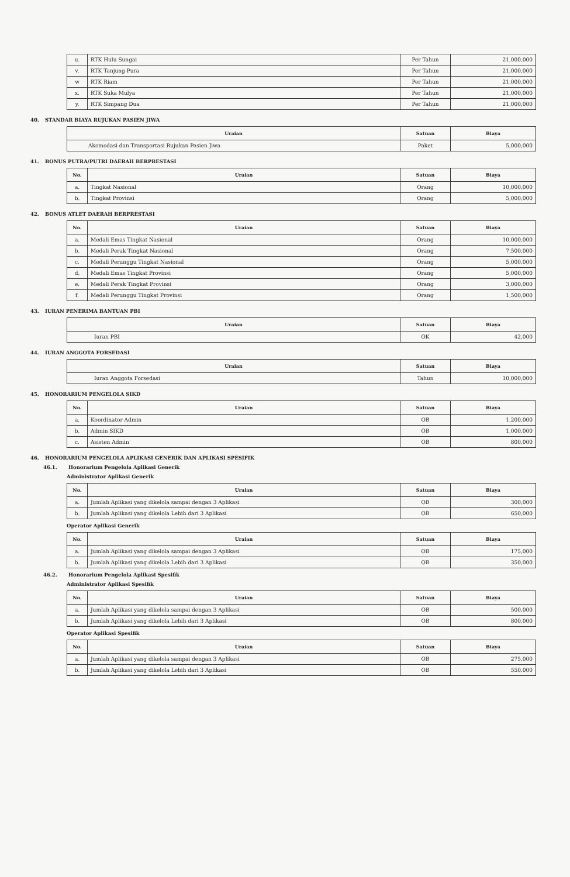| u. | RTK Hulu Sungai | Per Tahun | 21,000,000 |
| v. | RTK Tanjung Pura | Per Tahun | 21,000,000 |
| w | RTK Riam | Per Tahun | 21,000,000 |
| x. | RTK Suka Mulya | Per Tahun | 21,000,000 |
| y. | RTK Simpang Dua | Per Tahun | 21,000,000 |
40. STANDAR BIAYA RUJUKAN PASIEN JIWA
| Uraian | Satuan | Biaya |
| --- | --- | --- |
| Akomodasi dan Transportasi Rujukan Pasien Jiwa | Paket | 5,000,000 |
41. BONUS PUTRA/PUTRI DAERAH BERPRESTASI
| No. | Uraian | Satuan | Biaya |
| --- | --- | --- | --- |
| a. | Tingkat Nasional | Orang | 10,000,000 |
| b. | Tingkat Provinsi | Orang | 5,000,000 |
42. BONUS ATLET DAERAH BERPRESTASI
| No. | Uraian | Satuan | Biaya |
| --- | --- | --- | --- |
| a. | Medali Emas Tingkat Nasional | Orang | 10,000,000 |
| b. | Medali Perak Tingkat Nasional | Orang | 7,500,000 |
| c. | Medali Perunggu Tingkat Nasional | Orang | 5,000,000 |
| d. | Medali Emas Tingkat Provinsi | Orang | 5,000,000 |
| e. | Medali Perak Tingkat Provinsi | Orang | 3,000,000 |
| f. | Medali Perunggu Tingkat Provinsi | Orang | 1,500,000 |
43. IURAN PENERIMA BANTUAN PBI
| Uraian | Satuan | Biaya |
| --- | --- | --- |
| Iuran PBI | OK | 42,000 |
44. IURAN ANGGOTA FORSEDASI
| Uraian | Satuan | Biaya |
| --- | --- | --- |
| Iuran Anggota Forsedasi | Tahun | 10,000,000 |
45. HONORARIUM PENGELOLA SIKD
| No. | Uraian | Satuan | Biaya |
| --- | --- | --- | --- |
| a. | Koordinator Admin | OB | 1,200,000 |
| b. | Admin SIKD | OB | 1,000,000 |
| c. | Asisten Admin | OB | 800,000 |
46. HONORARIUM PENGELOLA APLIKASI GENERIK DAN APLIKASI SPESIFIK
46.1. Honorarium Pengelola Aplikasi Generik
Administrator Aplikasi Generik
| No. | Uraian | Satuan | Biaya |
| --- | --- | --- | --- |
| a. | Jumlah Aplikasi yang dikelola sampai dengan 3 Aplikasi | OB | 300,000 |
| b. | Jumlah Aplikasi yang dikelola Lebih dari 3 Aplikasi | OB | 650,000 |
Operator Aplikasi Generik
| No. | Uraian | Satuan | Biaya |
| --- | --- | --- | --- |
| a. | Jumlah Aplikasi yang dikelola sampai dengan 3 Aplikasi | OB | 175,000 |
| b. | Jumlah Aplikasi yang dikelola Lebih dari 3 Aplikasi | OB | 350,000 |
46.2. Honorarium Pengelola Aplikasi Spesifik
Administrator Aplikasi Spesifik
| No. | Uraian | Satuan | Biaya |
| --- | --- | --- | --- |
| a. | Jumlah Aplikasi yang dikelola sampai dengan 3 Aplikasi | OB | 500,000 |
| b. | Jumlah Aplikasi yang dikelola Lebih dari 3 Aplikasi | OB | 800,000 |
Operator Aplikasi Spesifik
| No. | Uraian | Satuan | Biaya |
| --- | --- | --- | --- |
| a. | Jumlah Aplikasi yang dikelola sampai dengan 3 Aplikasi | OB | 275,000 |
| b. | Jumlah Aplikasi yang dikelola Lebih dari 3 Aplikasi | OB | 550,000 |